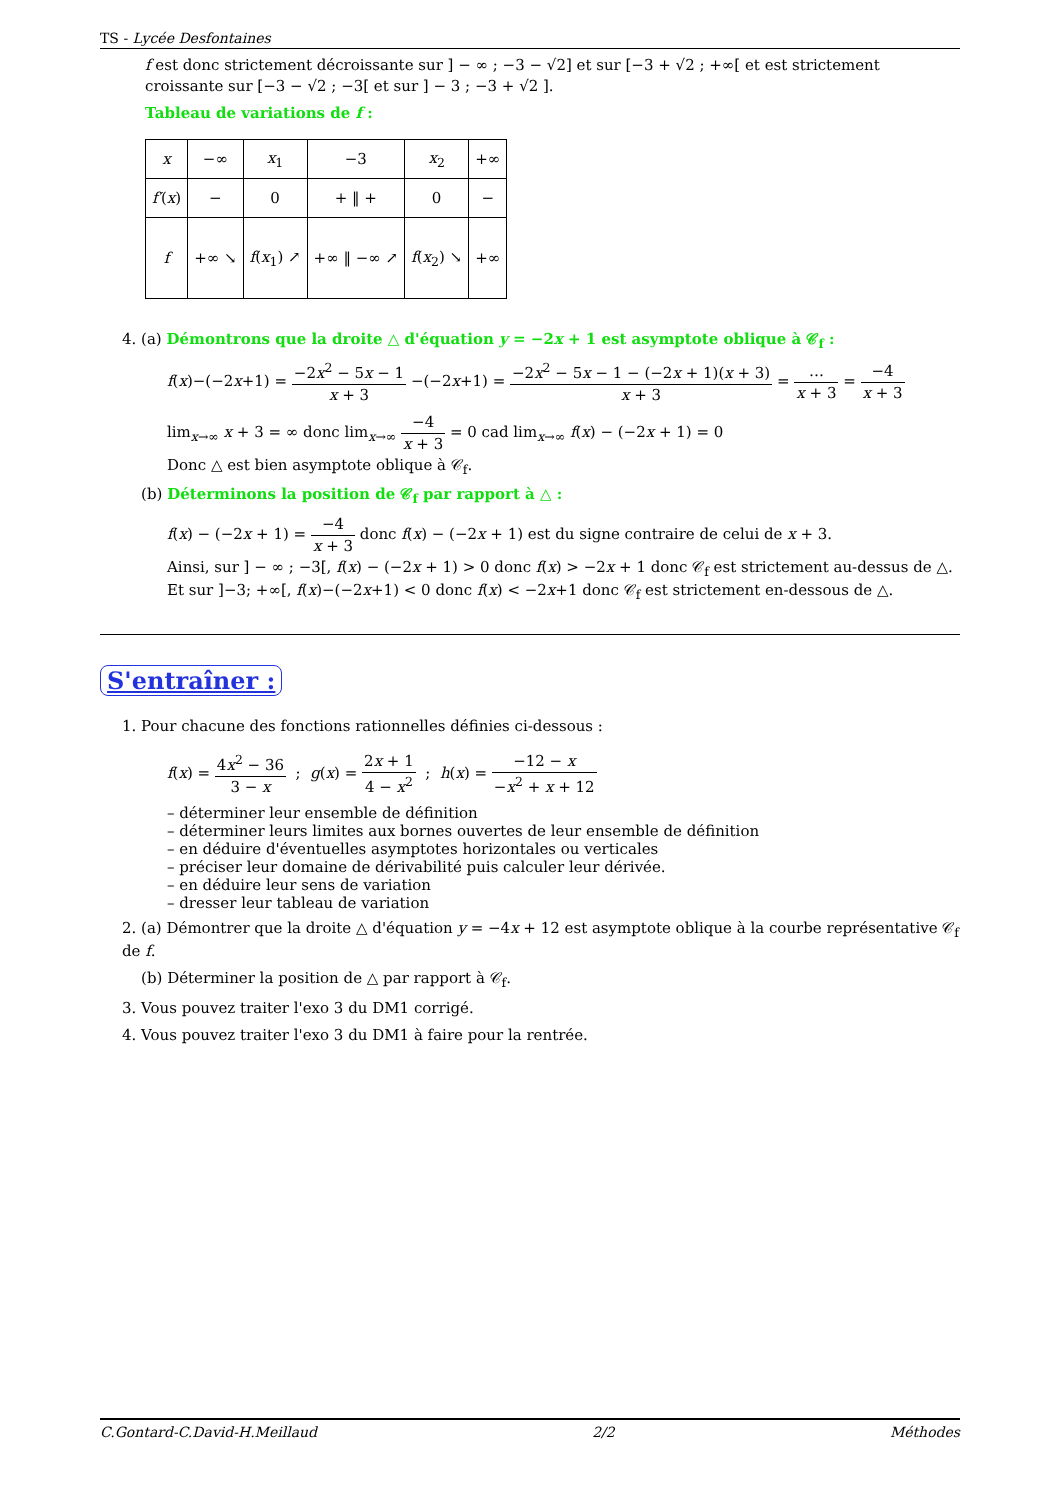TS - Lycée Desfontaines
f est donc strictement décroissante sur ] − ∞ ; −3 − √2] et sur [−3 + √2 ; +∞[ et est strictement croissante sur [−3 − √2 ; −3[ et sur ] − 3 ; −3 + √2 ].
Tableau de variations de f :
| x | −∞ | x<sub>1</sub> | −3 | x<sub>2</sub> | +∞ |
| f′ ( x ) | − | 0 | + ‖ + | 0 | − |
| f | +∞ ↘ | f ( x<sub>1</sub>) ↗ | +∞ ‖ −∞ ↗ | f ( x<sub>2</sub>) ↘ | +∞ |
4. (a) Démontrons que la droite △ d'équation y = −2x + 1 est asymptote oblique à 𝒞<sub>f</sub> :
f(x)−(−2x+1) = −2x<sup>2</sup> − 5x − 1 x + 3 −(−2x+1) = −2x<sup>2</sup> − 5x − 1 − (−2x + 1)(x + 3) x + 3 = … x + 3 = −4 x + 3
lim<sub>x→∞</sub> x + 3 = ∞ donc lim<sub>x→∞</sub> −4 x + 3 = 0 cad lim<sub>x→∞</sub> f(x) − (−2x + 1) = 0
Donc △ est bien asymptote oblique à 𝒞<sub>f</sub>.
(b) Déterminons la position de 𝒞<sub>f</sub> par rapport à △ :
f(x) − (−2x + 1) = −4 x + 3 donc f(x) − (−2x + 1) est du signe contraire de celui de x + 3.
Ainsi, sur ] − ∞ ; −3[, f(x) − (−2x + 1) > 0 donc f(x) > −2x + 1 donc 𝒞<sub>f</sub> est strictement au-dessus de △.
Et sur ]−3; +∞[, f(x)−(−2x+1) < 0 donc f(x) < −2x+1 donc 𝒞<sub>f</sub> est strictement en-dessous de △.
S'entraîner :
1. Pour chacune des fonctions rationnelles définies ci-dessous :
f(x) = 4x<sup>2</sup> − 36 3 − x ; g(x) = 2x + 1 4 − x<sup>2</sup> ; h(x) = −12 − x −x<sup>2</sup> + x + 12
– déterminer leur ensemble de définition
– déterminer leurs limites aux bornes ouvertes de leur ensemble de définition
– en déduire d'éventuelles asymptotes horizontales ou verticales
– préciser leur domaine de dérivabilité puis calculer leur dérivée.
– en déduire leur sens de variation
– dresser leur tableau de variation
2. (a) Démontrer que la droite △ d'équation y = −4x + 12 est asymptote oblique à la courbe représentative 𝒞<sub>f</sub> de f.
(b) Déterminer la position de △ par rapport à 𝒞<sub>f</sub>.
3. Vous pouvez traiter l'exo 3 du DM1 corrigé.
4. Vous pouvez traiter l'exo 3 du DM1 à faire pour la rentrée.
C.Gontard-C.David-H.Meillaud 2/2 Méthodes